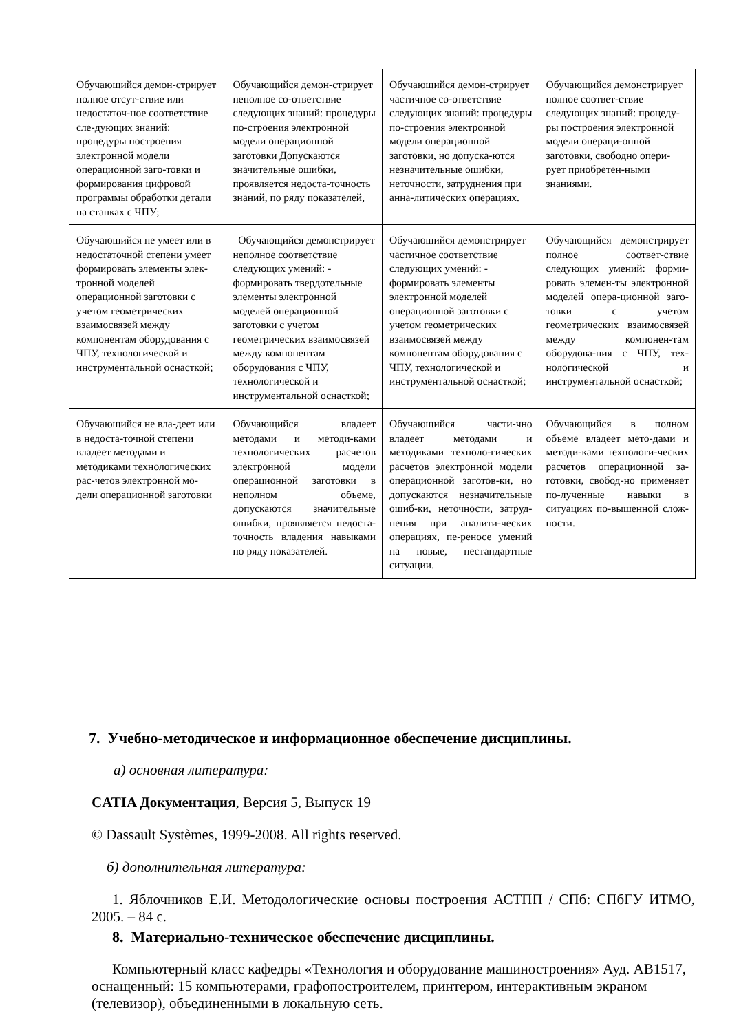| Обучающийся демон-стрирует полное отсут-ствие или недостаточ-ное соответствие сле-дующих знаний: процедуры построения электронной модели операционной заго-товки и формирования цифровой программы обработки детали на станках с ЧПУ; | Обучающийся демон-стрирует неполное со-ответствие следующих знаний: процедуры по-строения электронной модели операционной заготовки Допускаются значительные ошибки, проявляется недоста-точность знаний, по ряду показателей, | Обучающийся демон-стрирует частичное со-ответствие следующих знаний: процедуры по-строения электронной модели операционной заготовки, но допуска-ются незначительные ошибки, неточности, затруднения при анна-литических операциях. | Обучающийся демонстрирует полное соответ-ствие следующих знаний: процеду-ры построения электронной модели операци-онной заготовки, свободно опери-рует приобретен-ными знаниями. |
| Обучающийся не умеет или в недостаточной степени умеет формировать элементы элек-тронной моделей операционной заготовки с учетом геометрических взаимосвязей между компонентам оборудования с ЧПУ, технологической и инструментальной оснасткой; | Обучающийся демонстрирует неполное соответствие следующих умений: - формировать твердотельные элементы электронной моделей операционной заготовки с учетом геометрических взаимосвязей между компонентам оборудования с ЧПУ, технологической и инструментальной оснасткой; | Обучающийся демонстрирует частичное соответствие следующих умений: - формировать элементы электронной моделей операционной заготовки с учетом геометрических взаимосвязей между компонентам оборудования с ЧПУ, технологической и инструментальной оснасткой; | Обучающийся демонстрирует полное соответ-ствие следующих умений: форми-ровать элемен-ты электронной моделей опера-ционной заго-товки с учетом геометрических взаимосвязей между компонен-там оборудова-ния с ЧПУ, тех-нологической и инструментальной оснасткой; |
| Обучающийся не вла-деет или в недоста-точной степени владеет методами и методиками технологических рас-четов электронной мо-дели операционной заготовки | Обучающийся владеет методами и методи-ками технологических расчетов электронной модели операционной заготовки в неполном объеме, допускаются значительные ошибки, проявляется недоста-точность владения навыками по ряду показателей. | Обучающийся части-чно владеет методами и методиками техноло-гических расчетов электронной модели операционной заготов-ки, но допускаются незначительные ошиб-ки, неточности, затруд-нения при аналити-ческих операциях, пе-реносе умений на новые, нестандартные ситуации. | Обучающийся в полном объеме владеет мето-дами и методи-ками технологи-ческих расчетов операционной за-готовки, свобод-но применяет по-лученные навыки в ситуациях по-вышенной слож-ности. |
7. Учебно-методическое и информационное обеспечение дисциплины.
а) основная литература:
CATIA Документация, Версия 5, Выпуск 19
© Dassault Systèmes, 1999-2008. All rights reserved.
б) дополнительная литература:
1. Яблочников Е.И. Методологические основы построения АСТПП / СПб: СПбГУ ИТМО, 2005. – 84 с.
8. Материально-техническое обеспечение дисциплины.
Компьютерный класс кафедры «Технология и оборудование машиностроения» Ауд. АВ1517, оснащенный: 15 компьютерами, графопостроителем, принтером, интерактивным экраном (телевизор), объединенными в локальную сеть.